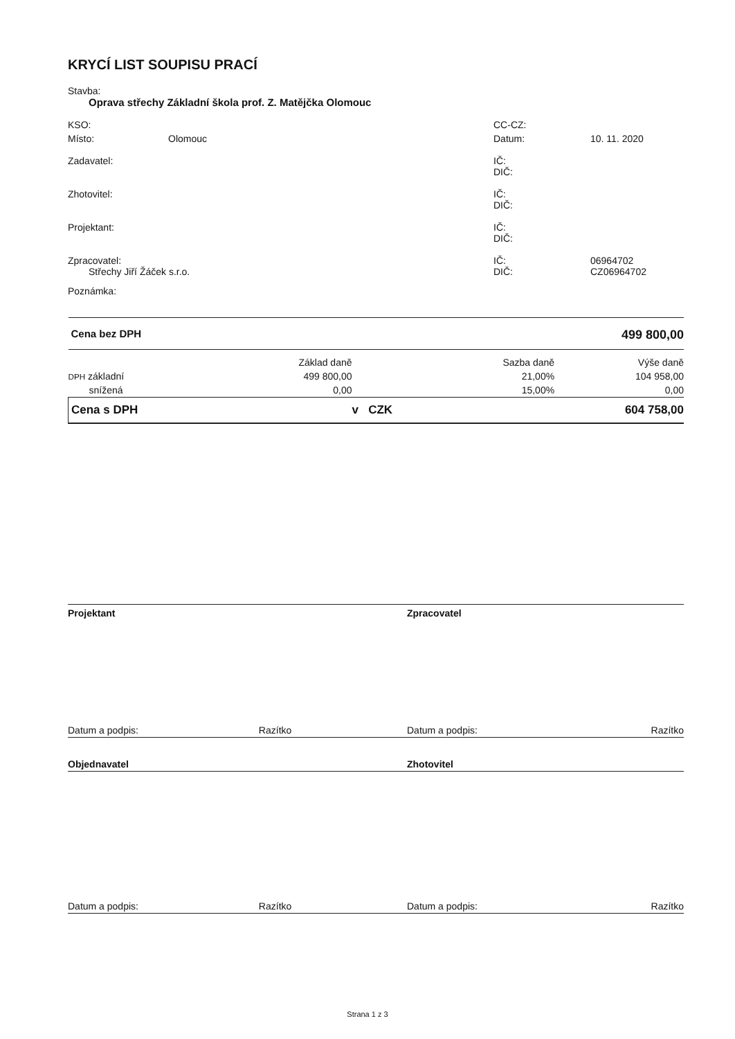KRYCÍ LIST SOUPISU PRACÍ
Stavba:
Oprava střechy Základní škola prof. Z. Matějčka Olomouc
| KSO: | | CC-CZ: | |
| Místo: | Olomouc | Datum: | 10. 11. 2020 |
| Zadavatel: | | IČ: DIČ: | |
| Zhotovitel: | | IČ: DIČ: | |
| Projektant: | | IČ: DIČ: | |
| Zpracovatel: Střechy Jiří Žáček s.r.o. | | IČ: DIČ: | 06964702 CZ06964702 |
| Poznámka: | | | |
| Cena bez DPH | 499 800,00 | | | |
| | Základ daně | | Sazba daně | Výše daně |
| DPH základní | 499 800,00 | | 21,00% | 104 958,00 |
| snížená | 0,00 | | 15,00% | 0,00 |
| Cena s DPH | | v CZK | | 604 758,00 |
| Projektant | Zpracovatel |
| Datum a podpis: Razítko | Datum a podpis: Razítko |
| Objednavatel | Zhotovitel |
| Datum a podpis: Razítko | Datum a podpis: Razítko |
Strana 1 z 3